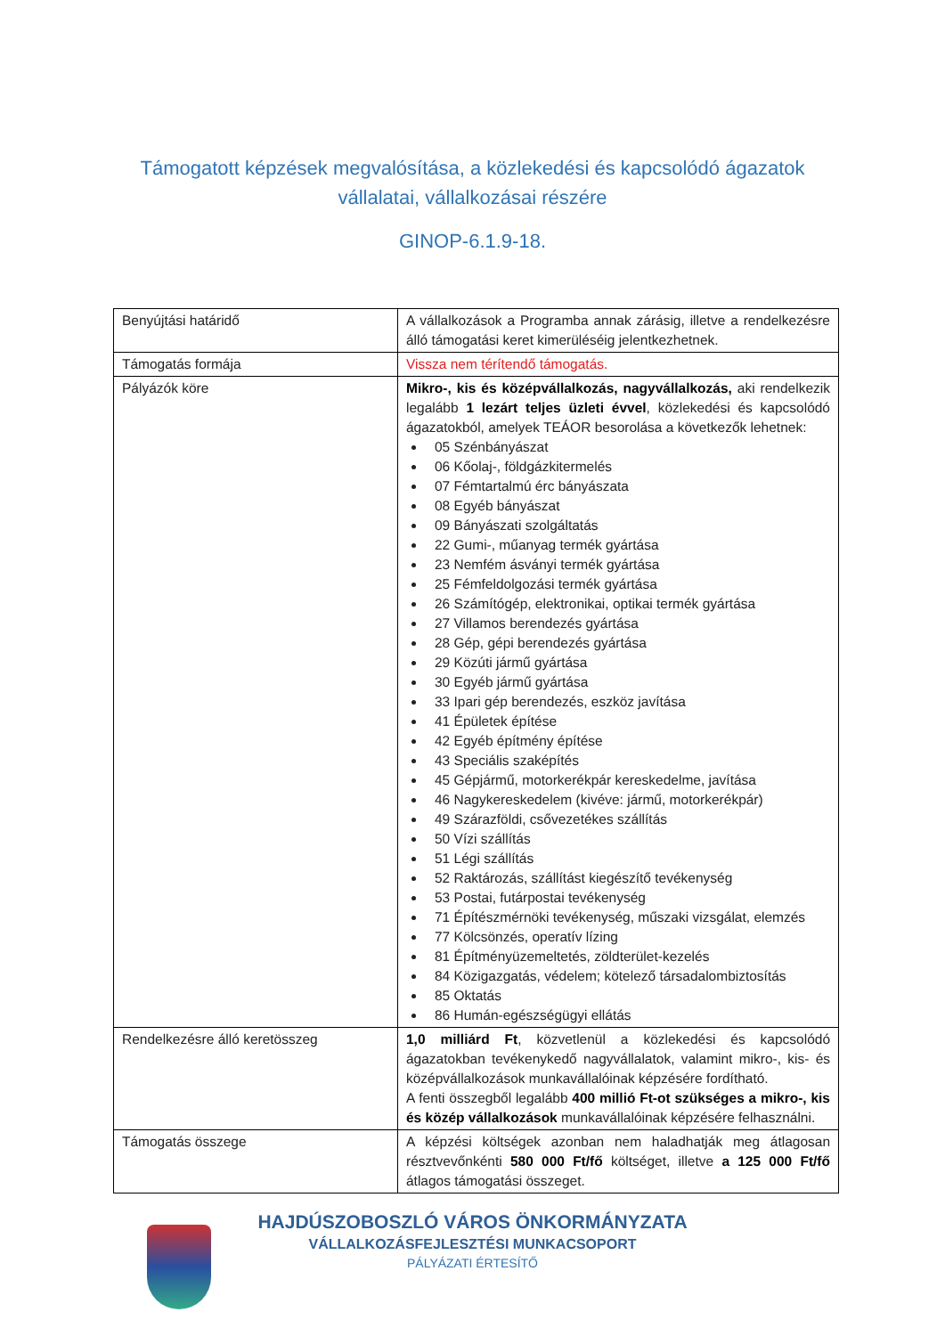Támogatott képzések megvalósítása, a közlekedési és kapcsolódó ágazatok
vállalatai, vállalkozásai részére
GINOP-6.1.9-18.
| Benyújtási határidő | A vállalkozások a Programba annak zárásig, illetve a rendelkezésre álló támogatási keret kimerüléséig jelentkezhetnek. |
| Támogatás formája | Vissza nem térítendő támogatás. |
| Pályázók köre | Mikro-, kis és középvállalkozás, nagyvállalkozás, aki rendelkezik legalább 1 lezárt teljes üzleti évvel , közlekedési és kapcsolódó ágazatokból, amelyek TEÁOR besorolása a következők lehetnek: 05 Szénbányászat 06 Kőolaj-, földgázkitermelés 07 Fémtartalmú érc bányászata 08 Egyéb bányászat 09 Bányászati szolgáltatás 22 Gumi-, műanyag termék gyártása 23 Nemfém ásványi termék gyártása 25 Fémfeldolgozási termék gyártása 26 Számítógép, elektronikai, optikai termék gyártása 27 Villamos berendezés gyártása 28 Gép, gépi berendezés gyártása 29 Közúti jármű gyártása 30 Egyéb jármű gyártása 33 Ipari gép berendezés, eszköz javítása 41 Épületek építése 42 Egyéb építmény építése 43 Speciális szaképítés 45 Gépjármű, motorkerékpár kereskedelme, javítása 46 Nagykereskedelem (kivéve: jármű, motorkerékpár) 49 Szárazföldi, csővezetékes szállítás 50 Vízi szállítás 51 Légi szállítás 52 Raktározás, szállítást kiegészítő tevékenység 53 Postai, futárpostai tevékenység 71 Építészmérnöki tevékenység, műszaki vizsgálat, elemzés 77 Kölcsönzés, operatív lízing 81 Építményüzemeltetés, zöldterület-kezelés 84 Közigazgatás, védelem; kötelező társadalombiztosítás 85 Oktatás 86 Humán-egészségügyi ellátás |
| Rendelkezésre álló keretösszeg | 1,0 milliárd Ft , közvetlenül a közlekedési és kapcsolódó ágazatokban tevékenykedő nagyvállalatok, valamint mikro-, kis- és középvállalkozások munkavállalóinak képzésére fordítható. A fenti összegből legalább 400 millió Ft-ot szükséges a mikro-, kis és közép vállalkozások munkavállalóinak képzésére felhasználni. |
| Támogatás összege | A képzési költségek azonban nem haladhatják meg átlagosan résztvevőnkénti 580 000 Ft/fő költséget, illetve a 125 000 Ft/fő átlagos támogatási összeget. |
HAJDÚSZOBOSZLÓ VÁROS ÖNKORMÁNYZATA
VÁLLALKOZÁSFEJLESZTÉSI MUNKACSOPORT
PÁLYÁZATI ÉRTESÍTŐ